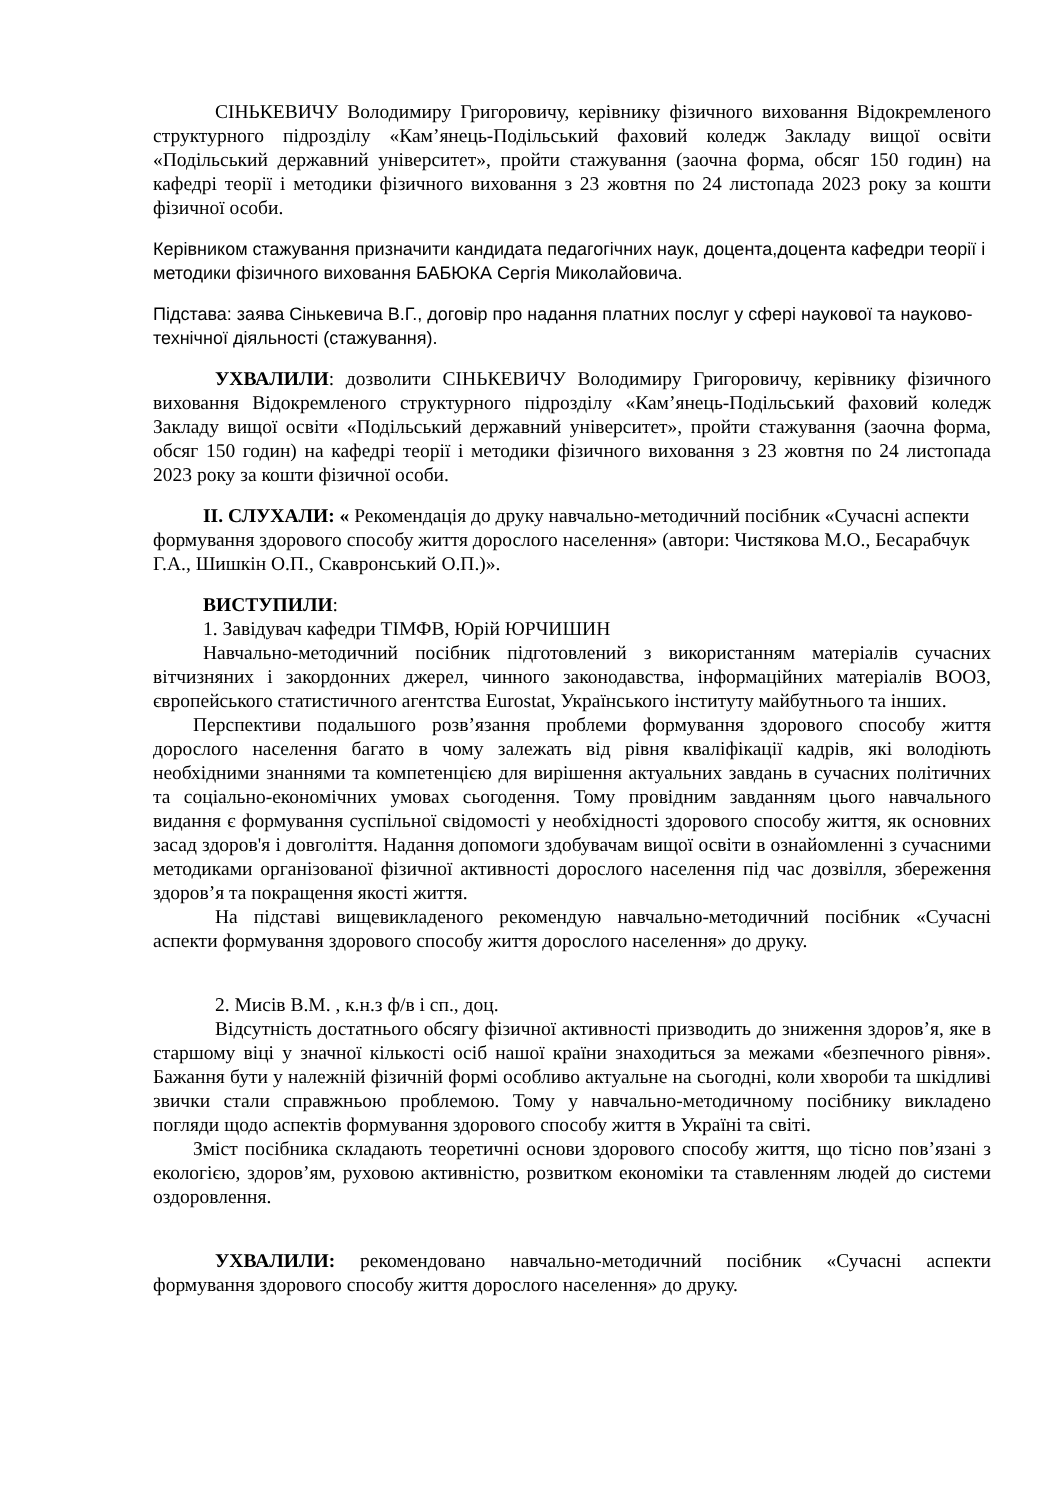СІНЬКЕВИЧУ Володимиру Григоровичу, керівнику фізичного виховання Відокремленого структурного підрозділу «Кам’янець-Подільський фаховий коледж Закладу вищої освіти «Подільський державний університет», пройти стажування (заочна форма, обсяг 150 годин) на кафедрі теорії і методики фізичного виховання з 23 жовтня по 24 листопада 2023 року за кошти фізичної особи.
Керівником стажування призначити кандидата педагогічних наук, доцента,доцента кафедри теорії і методики фізичного виховання БАБЮКА Сергія Миколайовича.
Підстава: заява Сінькевича В.Г., договір про надання платних послуг у сфері наукової та науково-технічної діяльності (стажування).
УХВАЛИЛИ: дозволити СІНЬКЕВИЧУ Володимиру Григоровичу, керівнику фізичного виховання Відокремленого структурного підрозділу «Кам’янець-Подільський фаховий коледж Закладу вищої освіти «Подільський державний університет», пройти стажування (заочна форма, обсяг 150 годин) на кафедрі теорії і методики фізичного виховання з 23 жовтня по 24 листопада 2023 року за кошти фізичної особи.
ІІ. СЛУХАЛИ: « Рекомендація до друку навчально-методичний посібник «Сучасні аспекти формування здорового способу життя дорослого населення» (автори: Чистякова М.О., Бесарабчук Г.А., Шишкін О.П., Скавронський О.П.)».
ВИСТУПИЛИ:
1. Завідувач кафедри ТІМФВ, Юрій ЮРЧИШИН
Навчально-методичний посібник підготовлений з використанням матеріалів сучасних вітчизняних і закордонних джерел, чинного законодавства, інформаційних матеріалів ВООЗ, європейського статистичного агентства Eurostat, Українського інституту майбутнього та інших.
Перспективи подальшого розв’язання проблеми формування здорового способу життя дорослого населення багато в чому залежать від рівня кваліфікації кадрів, які володіють необхідними знаннями та компетенцією для вирішення актуальних завдань в сучасних політичних та соціально-економічних умовах сьогодення. Тому провідним завданням цього навчального видання є формування суспільної свідомості у необхідності здорового способу життя, як основних засад здоров'я і довголіття. Надання допомоги здобувачам вищої освіти в ознайомленні з сучасними методиками організованої фізичної активності дорослого населення під час дозвілля, збереження здоров’я та покращення якості життя.
На підставі вищевикладеного рекомендую навчально-методичний посібник «Сучасні аспекти формування здорового способу життя дорослого населення» до друку.
2. Мисів В.М. , к.н.з ф/в і сп., доц.
Відсутність достатнього обсягу фізичної активності призводить до зниження здоров’я, яке в старшому віці у значної кількості осіб нашої країни знаходиться за межами «безпечного рівня». Бажання бути у належній фізичній формі особливо актуальне на сьогодні, коли хвороби та шкідливі звички стали справжньою проблемою. Тому у навчально-методичному посібнику викладено погляди щодо аспектів формування здорового способу життя в Україні та світі.
Зміст посібника складають теоретичні основи здорового способу життя, що тісно пов’язані з екологією, здоров’ям, руховою активністю, розвитком економіки та ставленням людей до системи оздоровлення.
УХВАЛИЛИ: рекомендовано навчально-методичний посібник «Сучасні аспекти формування здорового способу життя дорослого населення» до друку.